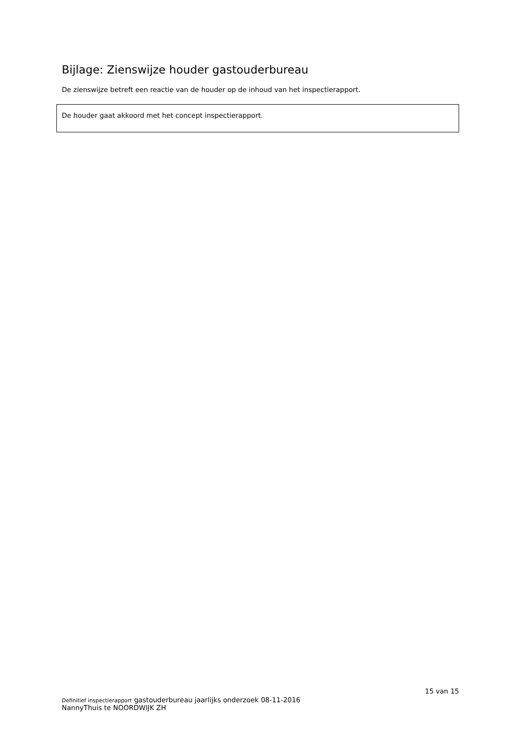Bijlage: Zienswijze houder gastouderbureau
De zienswijze betreft een reactie van de houder op de inhoud van het inspectierapport.
De houder gaat akkoord met het concept inspectierapport.
15 van 15
Definitief inspectierapport gastouderbureau jaarlijks onderzoek 08-11-2016
NannyThuis te NOORDWIJK ZH